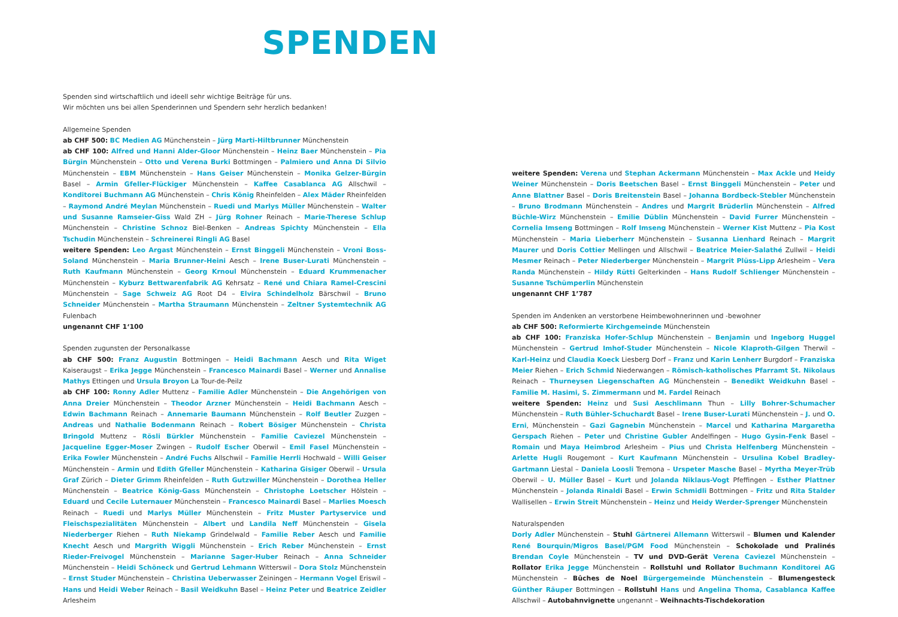SPENDEN
Spenden sind wirtschaftlich und ideell sehr wichtige Beiträge für uns.
Wir möchten uns bei allen Spenderinnen und Spendern sehr herzlich bedanken!
Allgemeine Spenden
ab CHF 500: BC Medien AG Münchenstein – Jürg Marti-Hiltbrunner Münchenstein
ab CHF 100: Alfred und Hanni Alder-Gloor Münchenstein – Heinz Baer Münchenstein – Pia Bürgin Münchenstein – Otto und Verena Burki Bottmingen – Palmiero und Anna Di Silvio Münchenstein – EBM Münchenstein – Hans Geiser Münchenstein – Monika Gelzer-Bürgin Basel – Armin Gfeller-Flückiger Münchenstein – Kaffee Casablanca AG Allschwil – Konditorei Buchmann AG Münchenstein – Chris König Rheinfelden – Alex Mäder Rheinfelden – Raymond André Meylan Münchenstein – Ruedi und Marlys Müller Münchenstein – Walter und Susanne Ramseier-Giss Wald ZH – Jürg Rohner Reinach – Marie-Therese Schlup Münchenstein – Christine Schnoz Biel-Benken – Andreas Spichty Münchenstein – Ella Tschudin Münchenstein – Schreinerei Ringli AG Basel
weitere Spenden: Leo Argast Münchenstein – Ernst Binggeli Münchenstein – Vroni Boss-Soland Münchenstein – Maria Brunner-Heini Aesch – Irene Buser-Lurati Münchenstein – Ruth Kaufmann Münchenstein – Georg Krnoul Münchenstein – Eduard Krummenacher Münchenstein – Kyburz Bettwarenfabrik AG Kehrsatz – René und Chiara Ramel-Crescini Münchenstein – Sage Schweiz AG Root D4 – Elvira Schindelholz Bärschwil – Bruno Schneider Münchenstein – Martha Straumann Münchenstein – Zeltner Systemtechnik AG Fulenbach
ungenannt CHF 1‘100
Spenden zugunsten der Personalkasse
ab CHF 500: Franz Augustin Bottmingen – Heidi Bachmann Aesch und Rita Wiget Kaiseraugst – Erika Jegge Münchenstein – Francesco Mainardi Basel – Werner und Annalise Mathys Ettingen und Ursula Broyon La Tour-de-Peilz
ab CHF 100: Ronny Adler Muttenz – Familie Adler Münchenstein – Die Angehörigen von Anna Dreier Münchenstein – Theodor Arzner Münchenstein – Heidi Bachmann Aesch – Edwin Bachmann Reinach – Annemarie Baumann Münchenstein – Rolf Beutler Zuzgen – Andreas und Nathalie Bodenmann Reinach – Robert Bösiger Münchenstein – Christa Bringold Muttenz – Rösli Bürkler Münchenstein – Familie Caviezel Münchenstein – Jacqueline Egger-Moser Zwingen – Rudolf Escher Oberwil – Emil Fasel Münchenstein – Erika Fowler Münchenstein – André Fuchs Allschwil – Familie Herrli Hochwald – Willi Geiser Münchenstein – Armin und Edith Gfeller Münchenstein – Katharina Gisiger Oberwil – Ursula Graf Zürich – Dieter Grimm Rheinfelden – Ruth Gutzwiller Münchenstein – Dorothea Heller Münchenstein – Beatrice König-Gass Münchenstein – Christophe Loetscher Hölstein – Eduard und Cecile Luternauer Münchenstein – Francesco Mainardi Basel – Marlies Moesch Reinach – Ruedi und Marlys Müller Münchenstein – Fritz Muster Partyservice und Fleischspezialitäten Münchenstein – Albert und Landila Neff Münchenstein – Gisela Niederberger Riehen – Ruth Niekamp Grindelwald – Familie Reber Aesch und Familie Knecht Aesch und Margrith Wiggli Münchenstein – Erich Reber Münchenstein – Ernst Rieder-Freivogel Münchenstein – Marianne Sager-Huber Reinach – Anna Schneider Münchenstein – Heidi Schöneck und Gertrud Lehmann Witterswil – Dora Stolz Münchenstein – Ernst Studer Münchenstein – Christina Ueberwasser Zeiningen – Hermann Vogel Eriswil – Hans und Heidi Weber Reinach – Basil Weidkuhn Basel – Heinz Peter und Beatrice Zeidler Arlesheim
weitere Spenden: Verena und Stephan Ackermann Münchenstein – Max Ackle und Heidy Weiner Münchenstein – Doris Beetschen Basel – Ernst Binggeli Münchenstein – Peter und Anne Blattner Basel – Doris Breitenstein Basel – Johanna Bordbeck-Stebler Münchenstein – Bruno Brodmann Münchenstein – Andres und Margrit Brüderlin Münchenstein – Alfred Büchle-Wirz Münchenstein – Emilie Düblin Münchenstein – David Furrer Münchenstein – Cornelia Imseng Bottmingen – Rolf Imseng Münchenstein – Werner Kist Muttenz – Pia Kost Münchenstein – Maria Lieberherr Münchenstein – Susanna Lienhard Reinach – Margrit Maurer und Doris Cottier Mellingen und Allschwil – Beatrice Meier-Salathé Zullwil – Heidi Mesmer Reinach – Peter Niederberger Münchenstein – Margrit Plüss-Lipp Arlesheim – Vera Randa Münchenstein – Hildy Rütti Gelterkinden – Hans Rudolf Schlienger Münchenstein – Susanne Tschümperlin Münchenstein
ungenannt CHF 1’787
Spenden im Andenken an verstorbene Heimbewohnerinnen und -bewohner
ab CHF 500: Reformierte Kirchgemeinde Münchenstein
ab CHF 100: Franziska Hofer-Schlup Münchenstein – Benjamin und Ingeborg Huggel Münchenstein – Gertrud Imhof-Studer Münchenstein – Nicole Klaproth-Gilgen Therwil – Karl-Heinz und Claudia Koeck Liesberg Dorf – Franz und Karin Lenherr Burgdorf – Franziska Meier Riehen – Erich Schmid Niederwangen – Römisch-katholisches Pfarramt St. Nikolaus Reinach – Thurneysen Liegenschaften AG Münchenstein – Benedikt Weidkuhn Basel – Familie M. Hasimi, S. Zimmermann und M. Fardel Reinach
weitere Spenden: Heinz und Susi Aeschlimann Thun – Lilly Bohrer-Schumacher Münchenstein – Ruth Bühler-Schuchardt Basel – Irene Buser-Lurati Münchenstein – J. und O. Erni, Münchenstein – Gazi Gagnebin Münchenstein – Marcel und Katharina Margaretha Gerspach Riehen – Peter und Christine Gubler Andelfingen – Hugo Gysin-Fenk Basel – Romain und Maya Heimbrod Arlesheim – Pius und Christa Helfenberg Münchenstein – Arlette Hugli Rougemont – Kurt Kaufmann Münchenstein – Ursulina Kobel Bradley-Gartmann Liestal – Daniela Loosli Tremona – Urspeter Masche Basel – Myrtha Meyer-Trüb Oberwil – U. Müller Basel – Kurt und Jolanda Niklaus-Vogt Pfeffingen – Esther Plattner Münchenstein – Jolanda Rinaldi Basel – Erwin Schmidli Bottmingen – Fritz und Rita Stalder Wallisellen – Erwin Streit Münchenstein – Heinz und Heidy Werder-Sprenger Münchenstein
Naturalspenden
Dorly Adler Münchenstein – Stuhl Gärtnerei Allemann Witterswil – Blumen und Kalender René Bourquin/Migros Basel/PGM Food Münchenstein – Schokolade und Pralinés Brendan Coyle Münchenstein – TV und DVD-Gerät Verena Caviezel Münchenstein – Rollator Erika Jegge Münchenstein – Rollstuhl und Rollator Buchmann Konditorei AG Münchenstein – Bûches de Noel Bürgergemeinde Münchenstein – Blumengesteck Günther Räuper Bottmingen – Rollstuhl Hans und Angelina Thoma, Casablanca Kaffee Allschwil – Autobahnvignette ungenannt – Weihnachts-Tischdekoration